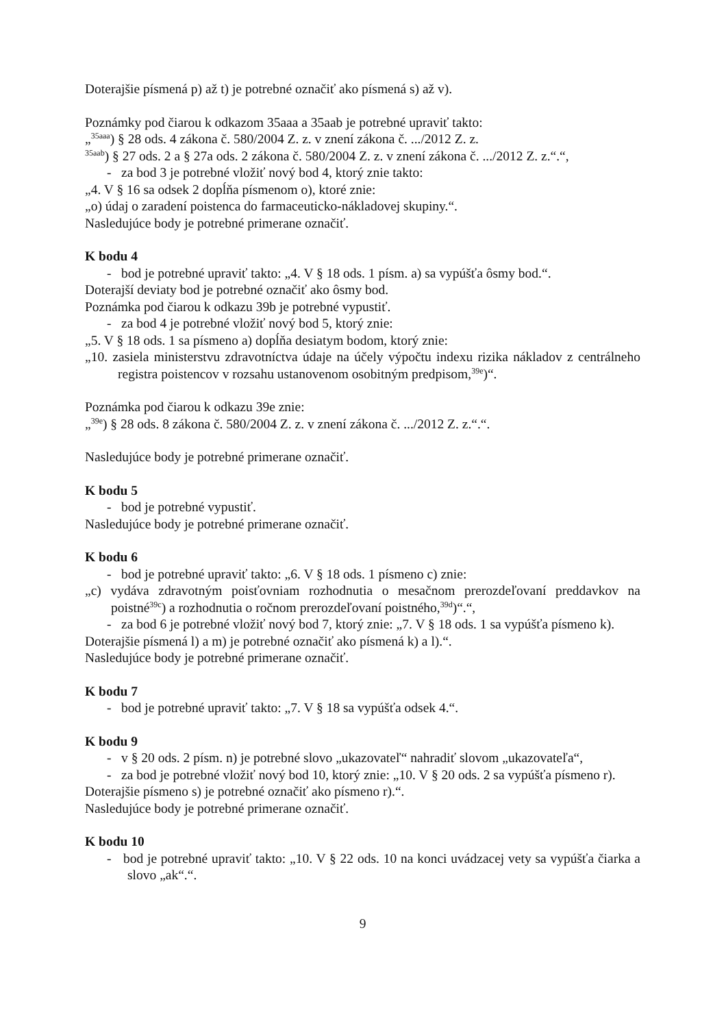Doterajšie písmená p) až t) je potrebné označiť ako písmená s) až v).
Poznámky pod čiarou k odkazom 35aaa a 35aab je potrebné upraviť takto:
„<sup>35aaa</sup>) § 28 ods. 4 zákona č. 580/2004 Z. z. v znení zákona č. .../2012 Z. z.
<sup>35aab</sup>) § 27 ods. 2 a § 27a ods. 2 zákona č. 580/2004 Z. z. v znení zákona č. .../2012 Z. z.“.“,
- za bod 3 je potrebné vložiť nový bod 4, ktorý znie takto:
„4. V § 16 sa odsek 2 dopĺňa písmenom o), ktoré znie:
„o) údaj o zaradení poistenca do farmaceuticko-nákladovej skupiny.“.
Nasledujúce body je potrebné primerane označiť.
K bodu 4
- bod je potrebné upraviť takto: „4. V § 18 ods. 1 písm. a) sa vypúšťa ôsmy bod.“.
Doterajší deviaty bod je potrebné označiť ako ôsmy bod.
Poznámka pod čiarou k odkazu 39b je potrebné vypustiť.
- za bod 4 je potrebné vložiť nový bod 5, ktorý znie:
„5. V § 18 ods. 1 sa písmeno a) dopĺňa desiatym bodom, ktorý znie:
„10. zasiela ministerstvu zdravotníctva údaje na účely výpočtu indexu rizika nákladov z centrálneho registra poistencov v rozsahu ustanovenom osobitným predpisom,<sup>39e</sup>)“.
Poznámka pod čiarou k odkazu 39e znie:
„<sup>39e</sup>) § 28 ods. 8 zákona č. 580/2004 Z. z. v znení zákona č. .../2012 Z. z.“.“.
Nasledujúce body je potrebné primerane označiť.
K bodu 5
- bod je potrebné vypustiť.
Nasledujúce body je potrebné primerane označiť.
K bodu 6
- bod je potrebné upraviť takto: „6. V § 18 ods. 1 písmeno c) znie:
„c) vydáva zdravotným poisťovniam rozhodnutia o mesačnom prerozdeľovaní preddavkov na poistné<sup>39c</sup>) a rozhodnutia o ročnom prerozdeľovaní poistného,<sup>39d</sup>)“.“,
- za bod 6 je potrebné vložiť nový bod 7, ktorý znie: „7. V § 18 ods. 1 sa vypúšťa písmeno k).
Doterajšie písmená l) a m) je potrebné označiť ako písmená k) a l).“.
Nasledujúce body je potrebné primerane označiť.
K bodu 7
- bod je potrebné upraviť takto: „7. V § 18 sa vypúšťa odsek 4.“.
K bodu 9
- v § 20 ods. 2 písm. n) je potrebné slovo „ukazovateľ“ nahradiť slovom „ukazovateľa“,
- za bod je potrebné vložiť nový bod 10, ktorý znie: „10. V § 20 ods. 2 sa vypúšťa písmeno r).
Doterajšie písmeno s) je potrebné označiť ako písmeno r).“.
Nasledujúce body je potrebné primerane označiť.
K bodu 10
- bod je potrebné upraviť takto: „10. V § 22 ods. 10 na konci uvádzacej vety sa vypúšťa čiarka a slovo „ak“.“.
9